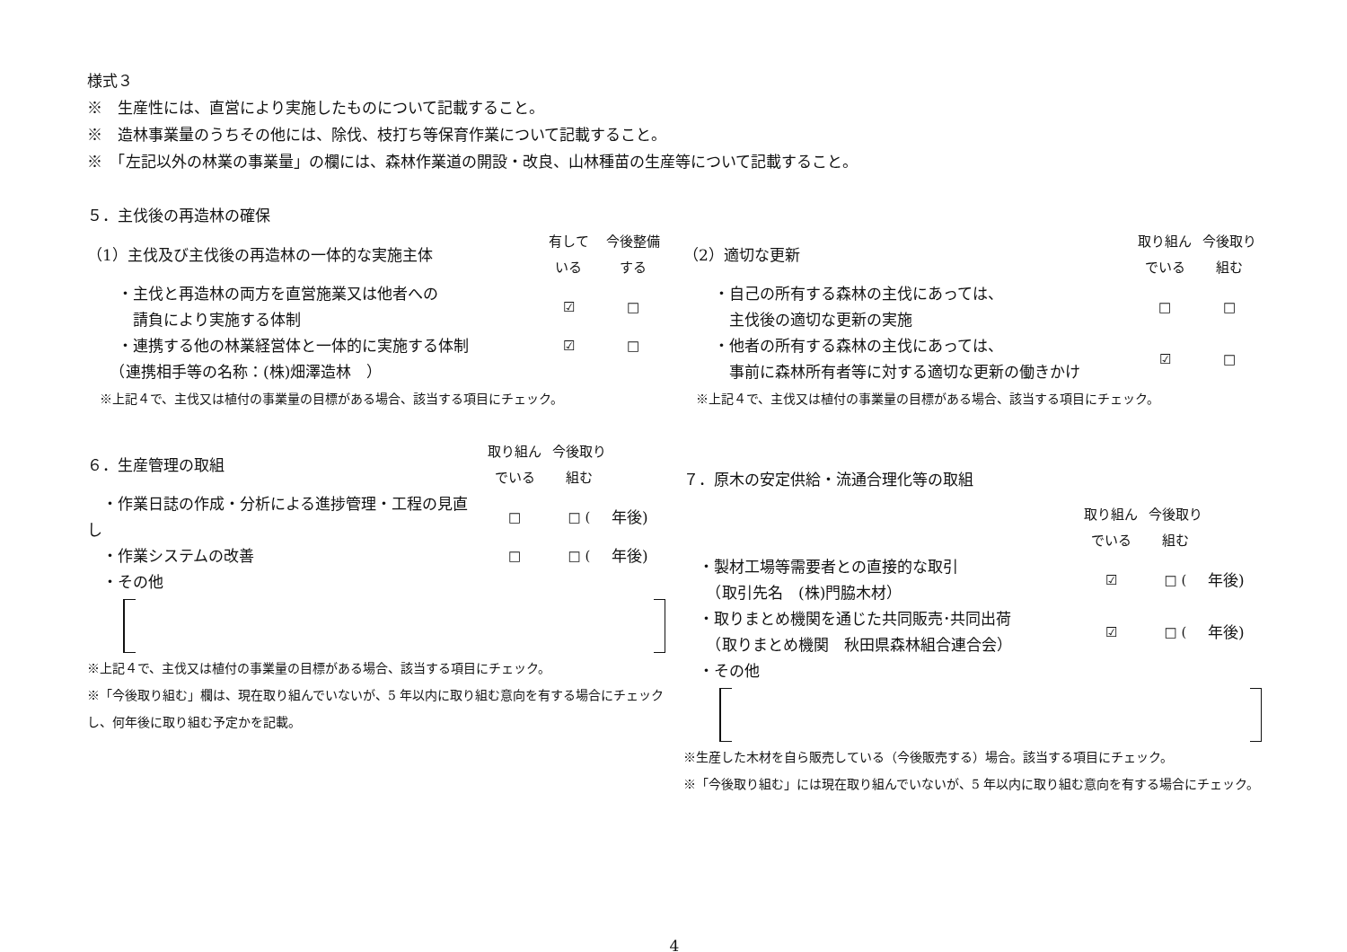様式３
※　生産性には、直営により実施したものについて記載すること。
※　造林事業量のうちその他には、除伐、枝打ち等保育作業について記載すること。
※　「左記以外の林業の事業量」の欄には、森林作業道の開設・改良、山林種苗の生産等について記載すること。
５．主伐後の再造林の確保
（1）主伐及び主伐後の再造林の一体的な実施主体 有して
いる 今後整備
する
　　・主伐と再造林の両方を直営施業又は他者への
　　　請負により実施する体制 ☑ □
　　・連携する他の林業経営体と一体的に実施する体制 ☑ □
　　（連携相手等の名称：(株)畑澤造林　）
　※上記４で、主伐又は植付の事業量の目標がある場合、該当する項目にチェック。
（2）適切な更新 取り組ん
でいる 今後取り
組む
　　・自己の所有する森林の主伐にあっては、
　　　主伐後の適切な更新の実施 □ □
　　・他者の所有する森林の主伐にあっては、
　　　事前に森林所有者等に対する適切な更新の働きかけ ☑ □
　※上記４で、主伐又は植付の事業量の目標がある場合、該当する項目にチェック。
６．生産管理の取組 取り組ん
でいる 今後取り
組む
　・作業日誌の作成・分析による進捗管理・工程の見直し □ □ (年後)
　・作業システムの改善 □ □ (年後)
　・その他
※上記４で、主伐又は植付の事業量の目標がある場合、該当する項目にチェック。
※「今後取り組む」欄は、現在取り組んでいないが、5 年以内に取り組む意向を有する場合にチェックし、何年後に取り組む予定かを記載。
７．原木の安定供給・流通合理化等の取組
取り組ん
でいる 今後取り
組む
　・製材工場等需要者との直接的な取引
　　（取引先名　(株)門脇木材） ☑ □ (年後)
　・取りまとめ機関を通じた共同販売･共同出荷
　　（取りまとめ機関　秋田県森林組合連合会） ☑ □ (年後)
　・その他
※生産した木材を自ら販売している（今後販売する）場合。該当する項目にチェック。
※「今後取り組む」には現在取り組んでいないが、5 年以内に取り組む意向を有する場合にチェック。
4